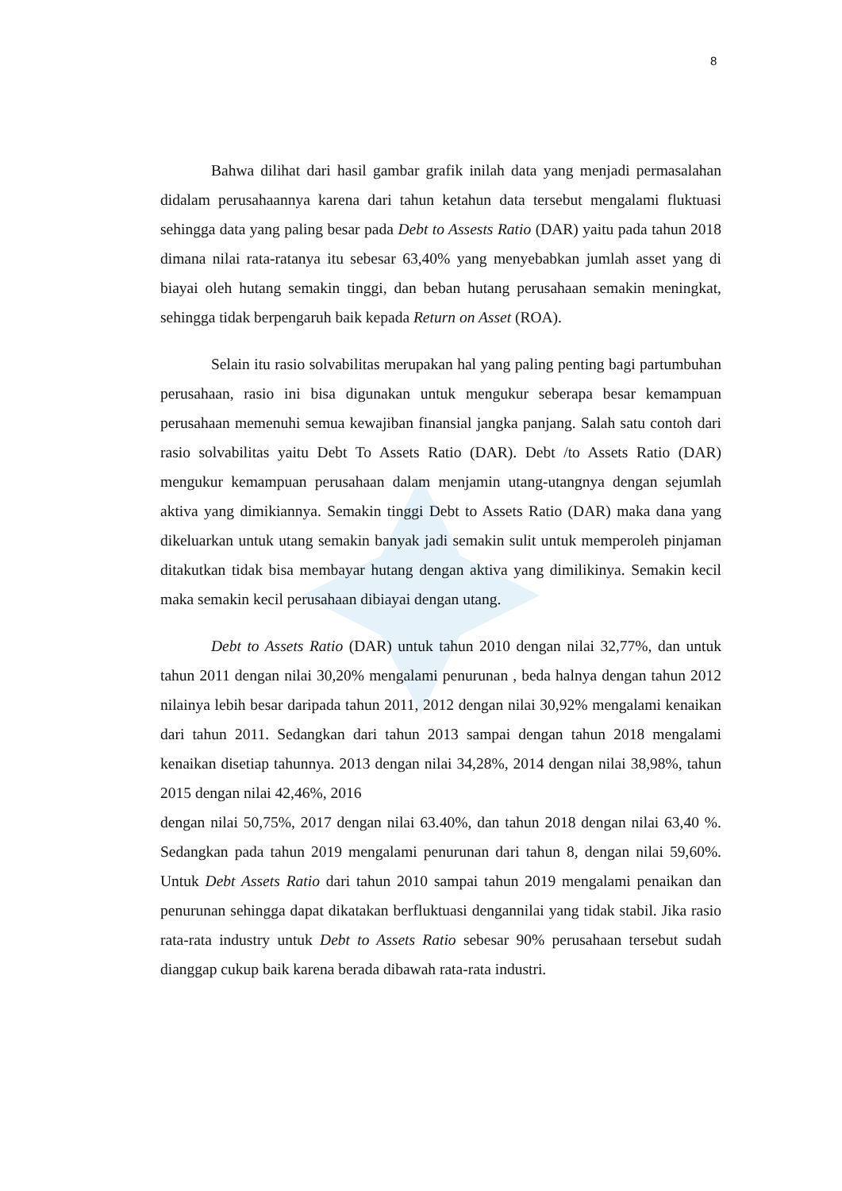8
Bahwa dilihat dari hasil gambar grafik inilah data yang menjadi permasalahan didalam perusahaannya karena dari tahun ketahun data tersebut mengalami fluktuasi sehingga data yang paling besar pada Debt to Assests Ratio (DAR) yaitu pada tahun 2018 dimana nilai rata-ratanya itu sebesar 63,40% yang menyebabkan jumlah asset yang di biayai oleh hutang semakin tinggi, dan beban hutang perusahaan semakin meningkat, sehingga tidak berpengaruh baik kepada Return on Asset (ROA).
Selain itu rasio solvabilitas merupakan hal yang paling penting bagi partumbuhan perusahaan, rasio ini bisa digunakan untuk mengukur seberapa besar kemampuan perusahaan memenuhi semua kewajiban finansial jangka panjang. Salah satu contoh dari rasio solvabilitas yaitu Debt To Assets Ratio (DAR). Debt /to Assets Ratio (DAR) mengukur kemampuan perusahaan dalam menjamin utang-utangnya dengan sejumlah aktiva yang dimikiannya. Semakin tinggi Debt to Assets Ratio (DAR) maka dana yang dikeluarkan untuk utang semakin banyak jadi semakin sulit untuk memperoleh pinjaman ditakutkan tidak bisa membayar hutang dengan aktiva yang dimilikinya. Semakin kecil maka semakin kecil perusahaan dibiayai dengan utang.
Debt to Assets Ratio (DAR) untuk tahun 2010 dengan nilai 32,77%, dan untuk tahun 2011 dengan nilai 30,20% mengalami penurunan , beda halnya dengan tahun 2012 nilainya lebih besar daripada tahun 2011, 2012 dengan nilai 30,92% mengalami kenaikan dari tahun 2011. Sedangkan dari tahun 2013 sampai dengan tahun 2018 mengalami kenaikan disetiap tahunnya. 2013 dengan nilai 34,28%, 2014 dengan nilai 38,98%, tahun 2015 dengan nilai 42,46%, 2016
dengan nilai 50,75%, 2017 dengan nilai 63.40%, dan tahun 2018 dengan nilai 63,40 %. Sedangkan pada tahun 2019 mengalami penurunan dari tahun 8, dengan nilai 59,60%. Untuk Debt Assets Ratio dari tahun 2010 sampai tahun 2019 mengalami penaikan dan penurunan sehingga dapat dikatakan berfluktuasi dengannilai yang tidak stabil. Jika rasio rata-rata industry untuk Debt to Assets Ratio sebesar 90% perusahaan tersebut sudah dianggap cukup baik karena berada dibawah rata-rata industri.